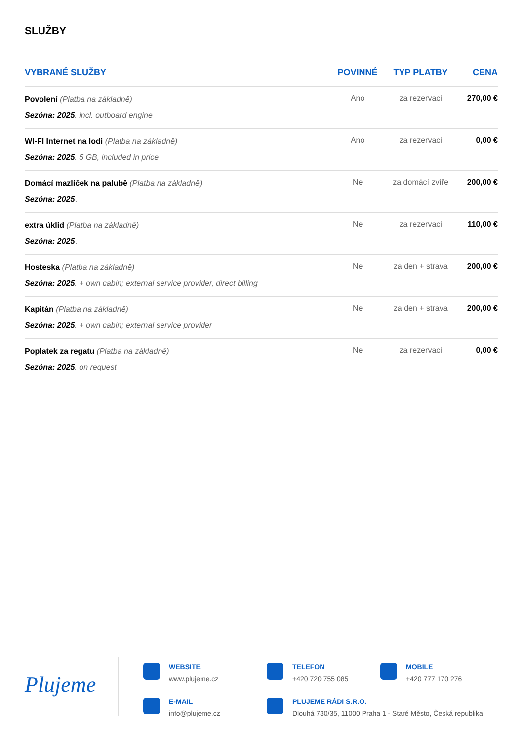SLUŽBY
| VYBRANÉ SLUŽBY | POVINNÉ | TYP PLATBY | CENA |
| --- | --- | --- | --- |
| Povolení (Platba na základně) Sezóna: 2025 . incl. outboard engine | Ano | za rezervaci | 270,00 € |
| WI-FI Internet na lodi (Platba na základně) Sezóna: 2025 . 5 GB, included in price | Ano | za rezervaci | 0,00 € |
| Domácí mazlíček na palubě (Platba na základně) Sezóna: 2025 . | Ne | za domácí zvíře | 200,00 € |
| extra úklid (Platba na základně) Sezóna: 2025 . | Ne | za rezervaci | 110,00 € |
| Hosteska (Platba na základně) Sezóna: 2025 . + own cabin; external service provider, direct billing | Ne | za den + strava | 200,00 € |
| Kapitán (Platba na základně) Sezóna: 2025 . + own cabin; external service provider | Ne | za den + strava | 200,00 € |
| Poplatek za regatu (Platba na základně) Sezóna: 2025 . on request | Ne | za rezervaci | 0,00 € |
Plujeme
WEBSITE
www.plujeme.cz
TELEFON
+420 720 755 085
MOBILE
+420 777 170 276
E-MAIL
info@plujeme.cz
PLUJEME RÁDI S.R.O.
Dlouhá 730/35, 11000 Praha 1 - Staré Město, Česká republika